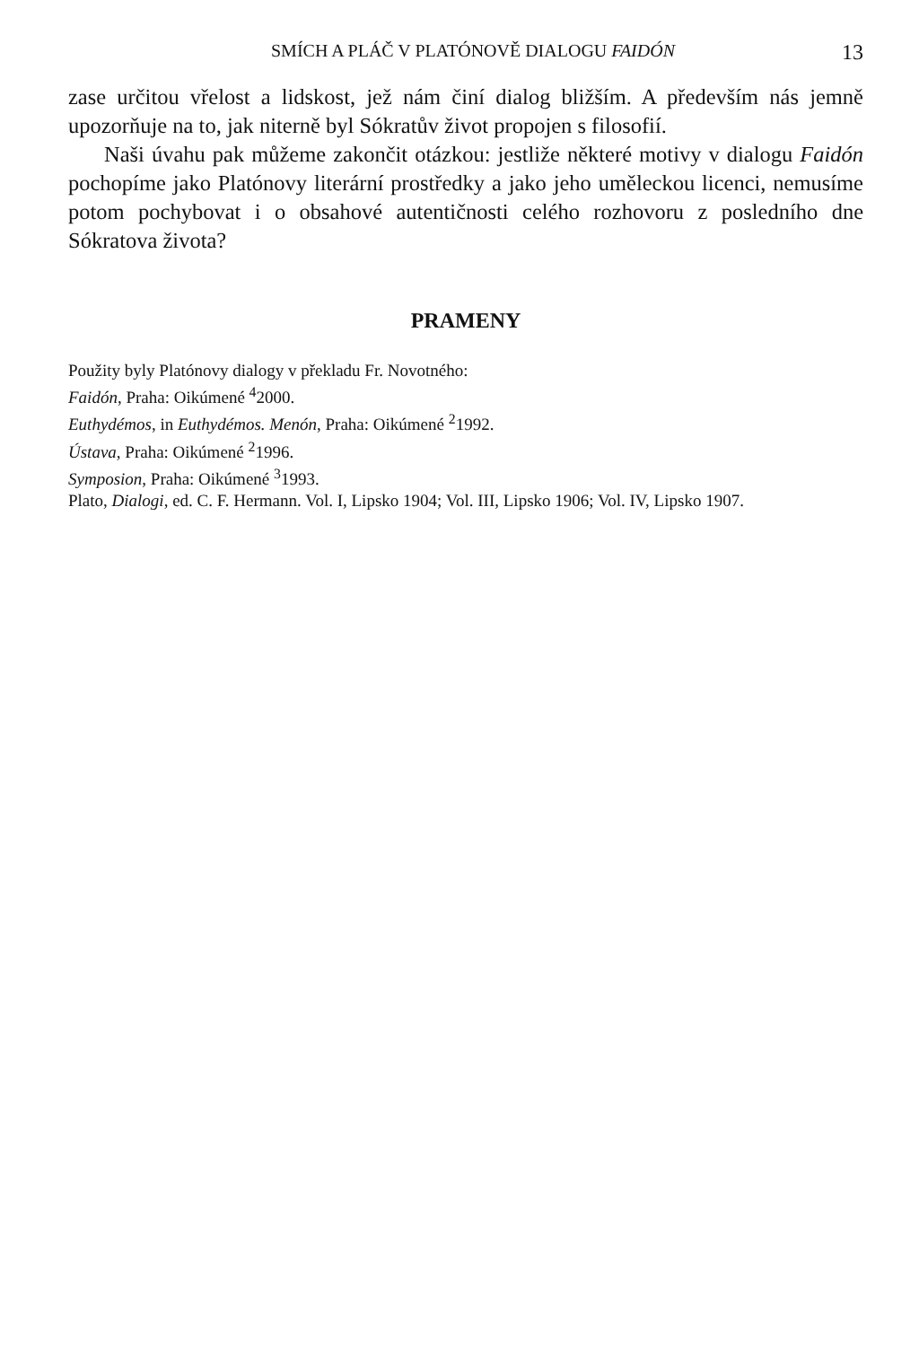SMÍCH A PLÁČ V PLATÓNOVĚ DIALOGU FAIDÓN 13
zase určitou vřelost a lidskost, jež nám činí dialog bližším. A především nás jemně upozorňuje na to, jak niterně byl Sókratův život propojen s filosofií.
Naši úvahu pak můžeme zakončit otázkou: jestliže některé motivy v dialogu Faidón pochopíme jako Platónovy literární prostředky a jako jeho uměleckou licenci, nemusíme potom pochybovat i o obsahové autentičnosti celého rozhovoru z posledního dne Sókratova života?
PRAMENY
Použity byly Platónovy dialogy v překladu Fr. Novotného:
Faidón, Praha: Oikúmené <sup>4</sup>2000.
Euthydémos, in Euthydémos. Menón, Praha: Oikúmené <sup>2</sup>1992.
Ústava, Praha: Oikúmené <sup>2</sup>1996.
Symposion, Praha: Oikúmené <sup>3</sup>1993.
Plato, Dialogi, ed. C. F. Hermann. Vol. I, Lipsko 1904; Vol. III, Lipsko 1906; Vol. IV, Lipsko 1907.